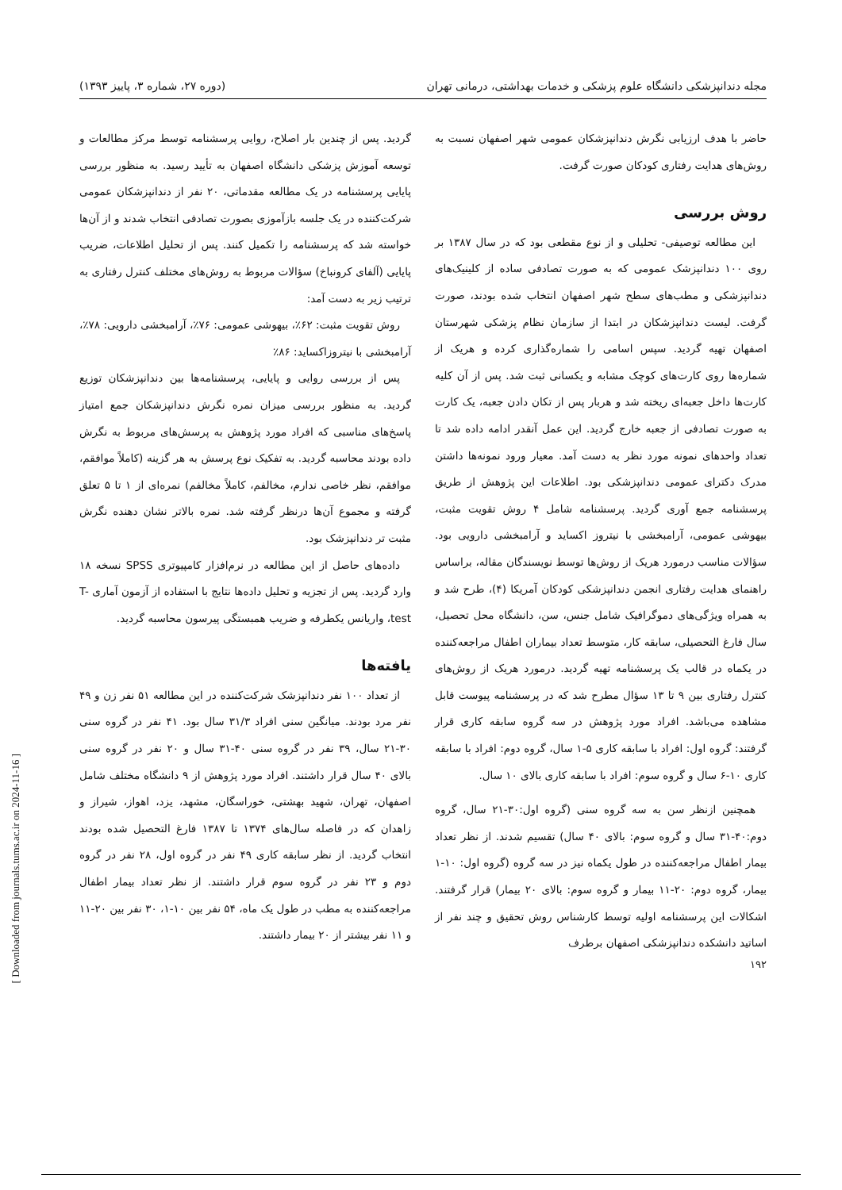مجله دندانپزشکی دانشگاه علوم پزشکی و خدمات بهداشتی، درمانی تهران (دوره ۲۷، شماره ۳، پاییز ۱۳۹۳)
حاضر با هدف ارزیابی نگرش دندانپزشکان عمومی شهر اصفهان نسبت به روش‌های هدایت رفتاری کودکان صورت گرفت.
روش بررسی
این مطالعه توصیفی- تحلیلی و از نوع مقطعی بود که در سال ۱۳۸۷ بر روی ۱۰۰ دندانپزشک عمومی که به صورت تصادفی ساده از کلینیک‌های دندانپزشکی و مطب‌های سطح شهر اصفهان انتخاب شده بودند، صورت گرفت. لیست دندانپزشکان در ابتدا از سازمان نظام پزشکی شهرستان اصفهان تهیه گردید. سپس اسامی را شماره‌گذاری کرده و هریک از شماره‌ها روی کارت‌های کوچک مشابه و یکسانی ثبت شد. پس از آن کلیه کارت‌ها داخل جعبه‌ای ریخته شد و هربار پس از تکان دادن جعبه، یک کارت به صورت تصادفی از جعبه خارج گردید. این عمل آنقدر ادامه داده شد تا تعداد واحدهای نمونه مورد نظر به دست آمد. معیار ورود نمونه‌ها داشتن مدرک دکترای عمومی دندانپزشکی بود. اطلاعات این پژوهش از طریق پرسشنامه جمع آوری گردید. پرسشنامه شامل ۴ روش تقویت مثبت، بیهوشی عمومی، آرامبخشی با نیتروز اکساید و آرامبخشی دارویی بود. سؤالات مناسب درمورد هریک از روش‌ها توسط نویسندگان مقاله، براساس راهنمای هدایت رفتاری انجمن دندانپزشکی کودکان آمریکا (۴)، طرح شد و به همراه ویژگی‌های دموگرافیک شامل جنس، سن، دانشگاه محل تحصیل، سال فارغ التحصیلی، سابقه کار، متوسط تعداد بیماران اطفال مراجعه‌کننده در یکماه در قالب یک پرسشنامه تهیه گردید. درمورد هریک از روش‌های کنترل رفتاری بین ۹ تا ۱۳ سؤال مطرح شد که در پرسشنامه پیوست قابل مشاهده می‌باشد. افراد مورد پژوهش در سه گروه سابقه کاری قرار گرفتند: گروه اول: افراد با سابقه کاری ۵-۱ سال، گروه دوم: افراد با سابقه کاری ۱۰-۶ سال و گروه سوم: افراد با سابقه کاری بالای ۱۰ سال.
همچنین ازنظر سن به سه گروه سنی (گروه اول:۳۰-۲۱ سال، گروه دوم:۴۰-۳۱ سال و گروه سوم: بالای ۴۰ سال) تقسیم شدند. از نظر تعداد بیمار اطفال مراجعه‌کننده در طول یکماه نیز در سه گروه (گروه اول: ۱۰-۱ بیمار، گروه دوم: ۲۰-۱۱ بیمار و گروه سوم: بالای ۲۰ بیمار) قرار گرفتند. اشکالات این پرسشنامه اولیه توسط کارشناس روش تحقیق و چند نفر از اساتید دانشکده دندانپزشکی اصفهان برطرف
گردید. پس از چندین بار اصلاح، روایی پرسشنامه توسط مرکز مطالعات و توسعه آموزش پزشکی دانشگاه اصفهان به تأیید رسید. به منظور بررسی پایایی پرسشنامه در یک مطالعه مقدماتی، ۲۰ نفر از دندانپزشکان عمومی شرکت‌کننده در یک جلسه بازآموزی بصورت تصادفی انتخاب شدند و از آن‌ها خواسته شد که پرسشنامه را تکمیل کنند. پس از تحلیل اطلاعات، ضریب پایایی (آلفای کرونباخ) سؤالات مربوط به روش‌های مختلف کنترل رفتاری به ترتیب زیر به دست آمد:
روش تقویت مثبت: ۶۲٪، بیهوشی عمومی: ۷۶٪، آرامبخشی دارویی: ۷۸٪، آرامبخشی با نیتروزاکساید: ۸۶٪
پس از بررسی روایی و پایایی، پرسشنامه‌ها بین دندانپزشکان توزیع گردید. به منظور بررسی میزان نمره نگرش دندانپزشکان جمع امتیاز پاسخ‌های مناسبی که افراد مورد پژوهش به پرسش‌های مربوط به نگرش داده بودند محاسبه گردید. به تفکیک نوع پرسش به هر گزینه (کاملاً موافقم، موافقم، نظر خاصی ندارم، مخالفم، کاملاً مخالفم) نمره‌ای از ۱ تا ۵ تعلق گرفته و مجموع آن‌ها درنظر گرفته شد. نمره بالاتر نشان دهنده نگرش مثبت تر دندانپزشک بود.
داده‌های حاصل از این مطالعه در نرم‌افزار کامپیوتری SPSS نسخه ۱۸ وارد گردید. پس از تجزیه و تحلیل داده‌ها نتایج با استفاده از آزمون آماری T-test، واریانس یکطرفه و ضریب همبستگی پیرسون محاسبه گردید.
یافته‌ها
از تعداد ۱۰۰ نفر دندانپزشک شرکت‌کننده در این مطالعه ۵۱ نفر زن و ۴۹ نفر مرد بودند. میانگین سنی افراد ۳۱/۳ سال بود. ۴۱ نفر در گروه سنی ۳۰-۲۱ سال، ۳۹ نفر در گروه سنی ۴۰-۳۱ سال و ۲۰ نفر در گروه سنی بالای ۴۰ سال قرار داشتند. افراد مورد پژوهش از ۹ دانشگاه مختلف شامل اصفهان، تهران، شهید بهشتی، خوراسگان، مشهد، یزد، اهواز، شیراز و زاهدان که در فاصله سال‌های ۱۳۷۴ تا ۱۳۸۷ فارغ التحصیل شده بودند انتخاب گردید. از نظر سابقه کاری ۴۹ نفر در گروه اول، ۲۸ نفر در گروه دوم و ۲۳ نفر در گروه سوم قرار داشتند. از نظر تعداد بیمار اطفال مراجعه‌کننده به مطب در طول یک ماه، ۵۴ نفر بین ۱۰-۱، ۳۰ نفر بین ۲۰-۱۱ و ۱۱ نفر بیشتر از ۲۰ بیمار داشتند.
۱۹۲
[ Downloaded from journals.tums.ac.ir on 2024-11-16 ]